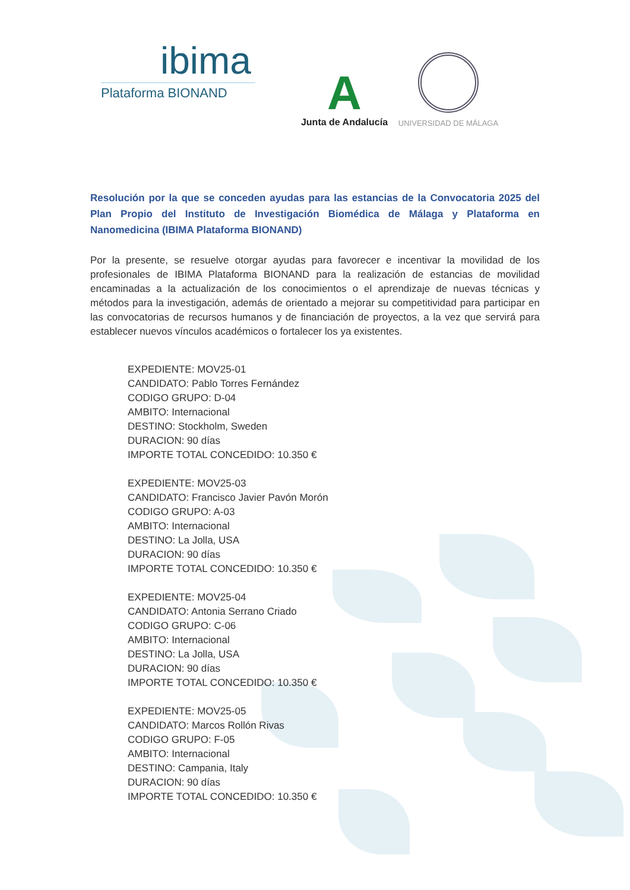ibima
Plataforma BIONAND
A
Junta de Andalucía
UNIVERSIDAD DE MÁLAGA
Resolución por la que se conceden ayudas para las estancias de la Convocatoria 2025 del Plan Propio del Instituto de Investigación Biomédica de Málaga y Plataforma en Nanomedicina (IBIMA Plataforma BIONAND)
Por la presente, se resuelve otorgar ayudas para favorecer e incentivar la movilidad de los profesionales de IBIMA Plataforma BIONAND para la realización de estancias de movilidad encaminadas a la actualización de los conocimientos o el aprendizaje de nuevas técnicas y métodos para la investigación, además de orientado a mejorar su competitividad para participar en las convocatorias de recursos humanos y de financiación de proyectos, a la vez que servirá para establecer nuevos vínculos académicos o fortalecer los ya existentes.
EXPEDIENTE: MOV25-01
CANDIDATO: Pablo Torres Fernández
CODIGO GRUPO: D-04
AMBITO: Internacional
DESTINO: Stockholm, Sweden
DURACION: 90 días
IMPORTE TOTAL CONCEDIDO: 10.350 €
EXPEDIENTE: MOV25-03
CANDIDATO: Francisco Javier Pavón Morón
CODIGO GRUPO: A-03
AMBITO: Internacional
DESTINO: La Jolla, USA
DURACION: 90 días
IMPORTE TOTAL CONCEDIDO: 10.350 €
EXPEDIENTE: MOV25-04
CANDIDATO: Antonia Serrano Criado
CODIGO GRUPO: C-06
AMBITO: Internacional
DESTINO: La Jolla, USA
DURACION: 90 días
IMPORTE TOTAL CONCEDIDO: 10.350 €
EXPEDIENTE: MOV25-05
CANDIDATO: Marcos Rollón Rivas
CODIGO GRUPO: F-05
AMBITO: Internacional
DESTINO: Campania, Italy
DURACION: 90 días
IMPORTE TOTAL CONCEDIDO: 10.350 €